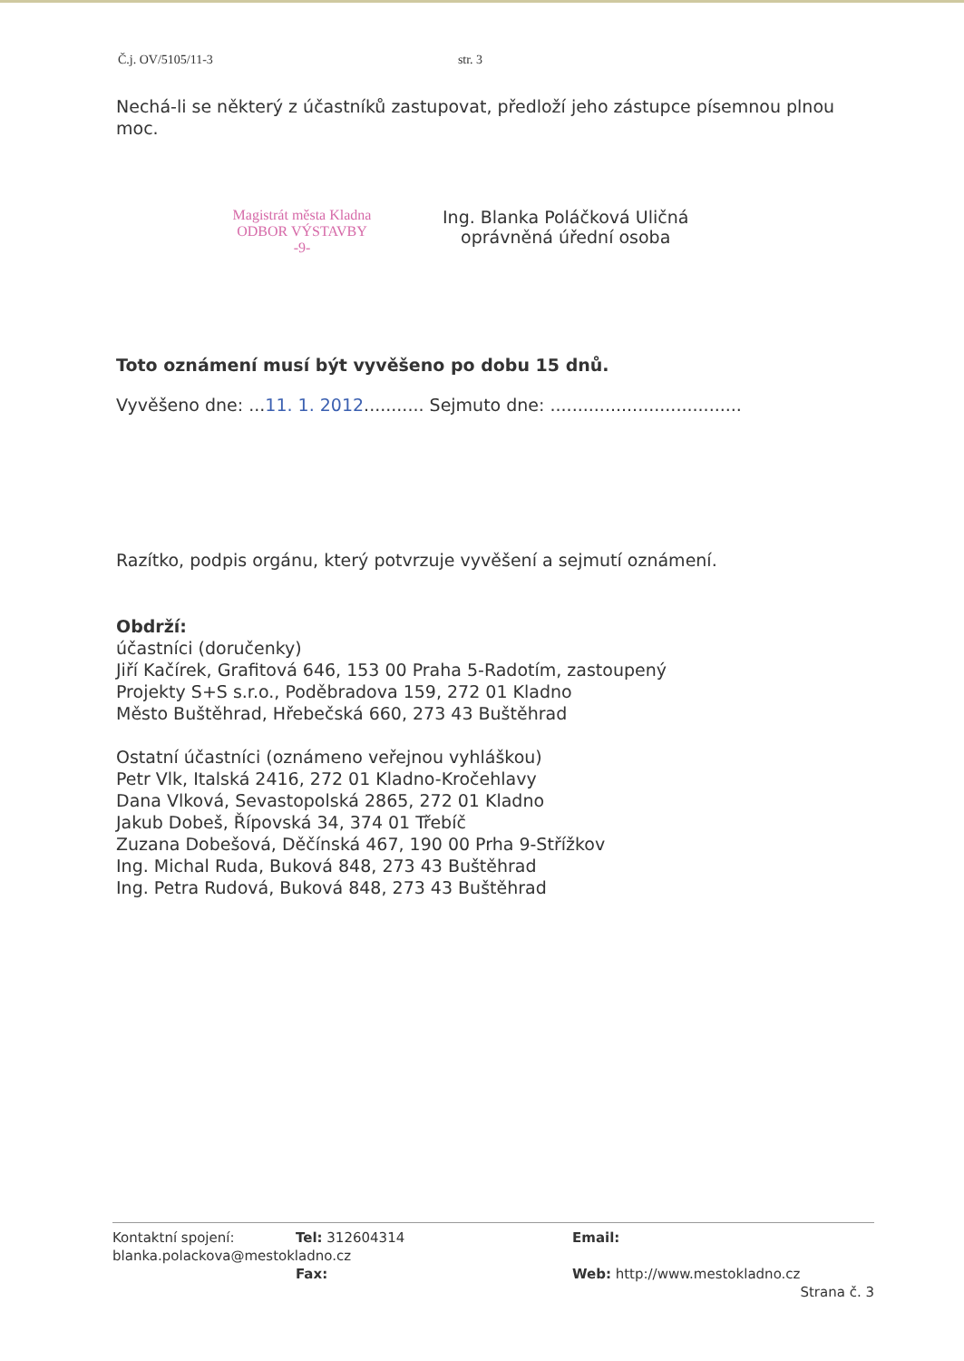Č.j. OV/5105/11-3 str. 3
Nechá-li se některý z účastníků zastupovat, předloží jeho zástupce písemnou plnou moc.
Magistrát města Kladna
ODBOR VÝSTAVBY
-9-
Ing. Blanka Poláčková Uličná
oprávněná úřední osoba
Toto oznámení musí být vyvěšeno po dobu 15 dnů.
Vyvěšeno dne: ...11. 1. 2012........... Sejmuto dne: ...................................
Razítko, podpis orgánu, který potvrzuje vyvěšení a sejmutí oznámení.
Obdrží:
účastníci (doručenky)
Jiří Kačírek, Grafitová 646, 153 00 Praha 5-Radotím, zastoupený
Projekty S+S s.r.o., Poděbradova 159, 272 01 Kladno
Město Buštěhrad, Hřebečská 660, 273 43 Buštěhrad
Ostatní účastníci (oznámeno veřejnou vyhláškou)
Petr Vlk, Italská 2416, 272 01 Kladno-Kročehlavy
Dana Vlková, Sevastopolská 2865, 272 01 Kladno
Jakub Dobeš, Řípovská 34, 374 01 Třebíč
Zuzana Dobešová, Děčínská 467, 190 00 Prha 9-Střížkov
Ing. Michal Ruda, Buková 848, 273 43 Buštěhrad
Ing. Petra Rudová, Buková 848, 273 43 Buštěhrad
Kontaktní spojení: Tel: 312604314 Email:
blanka.polackova@mestokladno.cz
Fax: Web: http://www.mestokladno.cz
Strana č. 3